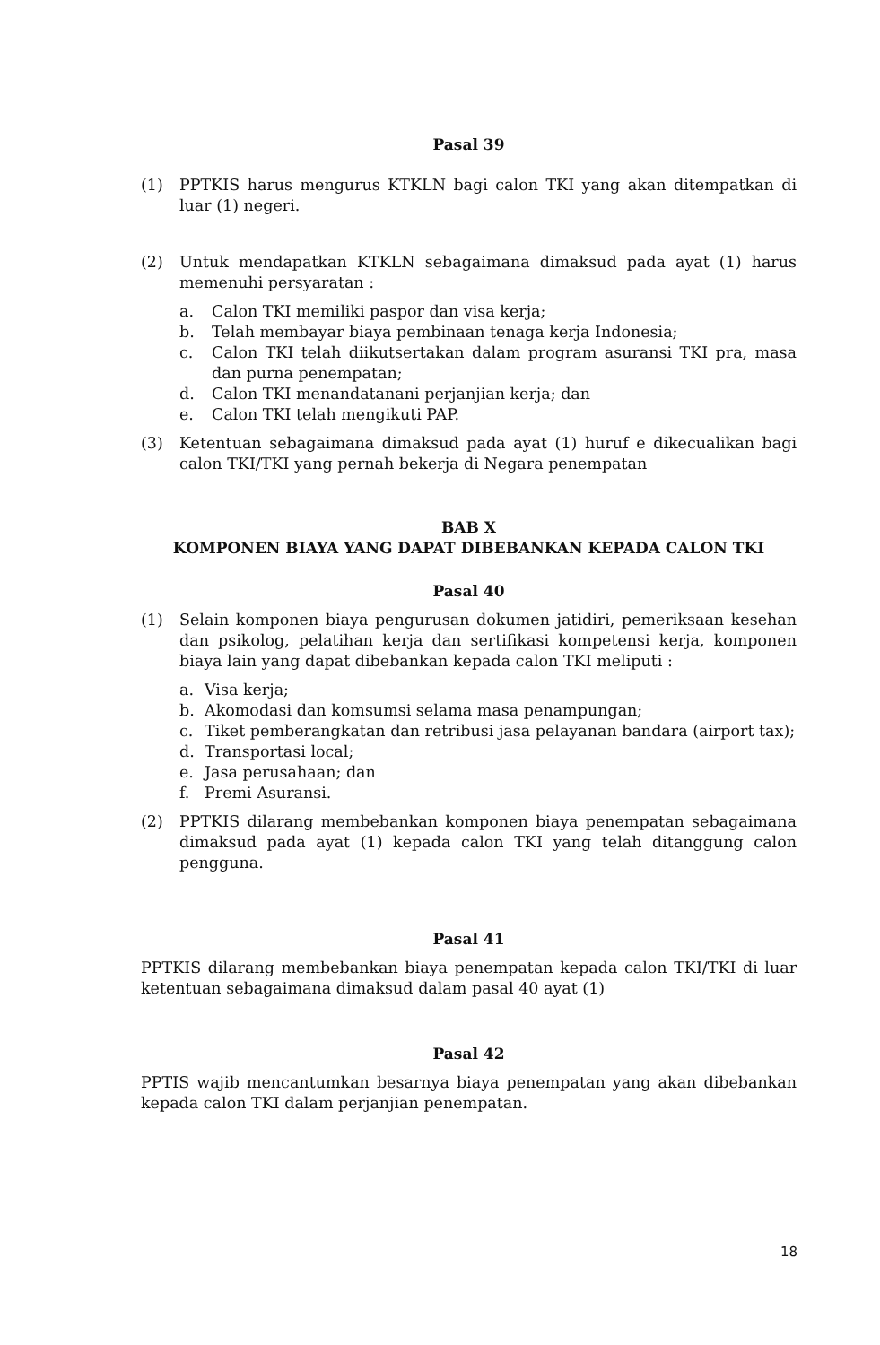Pasal 39
(1) PPTKIS harus mengurus KTKLN bagi calon TKI yang akan ditempatkan di luar (1) negeri.
(2) Untuk mendapatkan KTKLN sebagaimana dimaksud pada ayat (1) harus memenuhi persyaratan :
a. Calon TKI memiliki paspor dan visa kerja;
b. Telah membayar biaya pembinaan tenaga kerja Indonesia;
c. Calon TKI telah diikutsertakan dalam program asuransi TKI pra, masa dan purna penempatan;
d. Calon TKI menandatanani perjanjian kerja; dan
e. Calon TKI telah mengikuti PAP.
(3) Ketentuan sebagaimana dimaksud pada ayat (1) huruf e dikecualikan bagi calon TKI/TKI yang pernah bekerja di Negara penempatan
BAB X
KOMPONEN BIAYA YANG DAPAT DIBEBANKAN KEPADA CALON TKI
Pasal 40
(1) Selain komponen biaya pengurusan dokumen jatidiri, pemeriksaan kesehan dan psikolog, pelatihan kerja dan sertifikasi kompetensi kerja, komponen biaya lain yang dapat dibebankan kepada calon TKI meliputi :
a. Visa kerja;
b. Akomodasi dan komsumsi selama masa penampungan;
c. Tiket pemberangkatan dan retribusi jasa pelayanan bandara (airport tax);
d. Transportasi local;
e. Jasa perusahaan; dan
f. Premi Asuransi.
(2) PPTKIS dilarang membebankan komponen biaya penempatan sebagaimana dimaksud pada ayat (1) kepada calon TKI yang telah ditanggung calon pengguna.
Pasal 41
PPTKIS dilarang membebankan biaya penempatan kepada calon TKI/TKI di luar ketentuan sebagaimana dimaksud dalam pasal 40 ayat (1)
Pasal 42
PPTIS wajib mencantumkan besarnya biaya penempatan yang akan dibebankan kepada calon TKI dalam perjanjian penempatan.
18